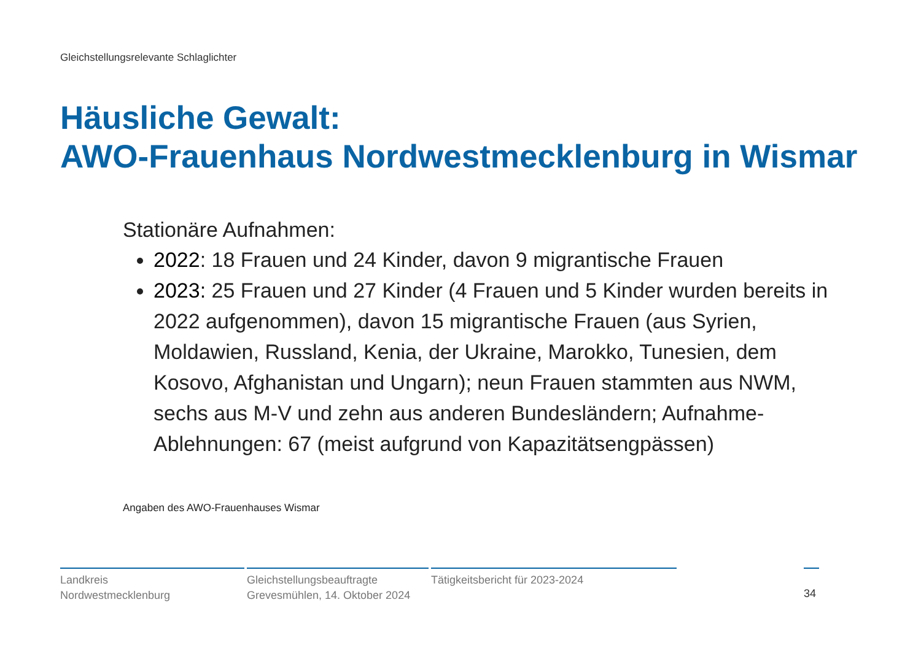Gleichstellungsrelevante Schlaglichter
Häusliche Gewalt:
AWO-Frauenhaus Nordwestmecklenburg in Wismar
Stationäre Aufnahmen:
2022: 18 Frauen und 24 Kinder, davon 9 migrantische Frauen
2023: 25 Frauen und 27 Kinder (4 Frauen und 5 Kinder wurden bereits in 2022 aufgenommen), davon 15 migrantische Frauen (aus Syrien, Moldawien, Russland, Kenia, der Ukraine, Marokko, Tunesien, dem Kosovo, Afghanistan und Ungarn); neun Frauen stammten aus NWM, sechs aus M-V und zehn aus anderen Bundesländern; Aufnahme-Ablehnungen: 67 (meist aufgrund von Kapazitätsengpässen)
Angaben des AWO-Frauenhauses Wismar
Landkreis
Nordwestmecklenburg
Gleichstellungsbeauftragte
Grevesmühlen, 14. Oktober 2024
Tätigkeitsbericht für 2023-2024
34